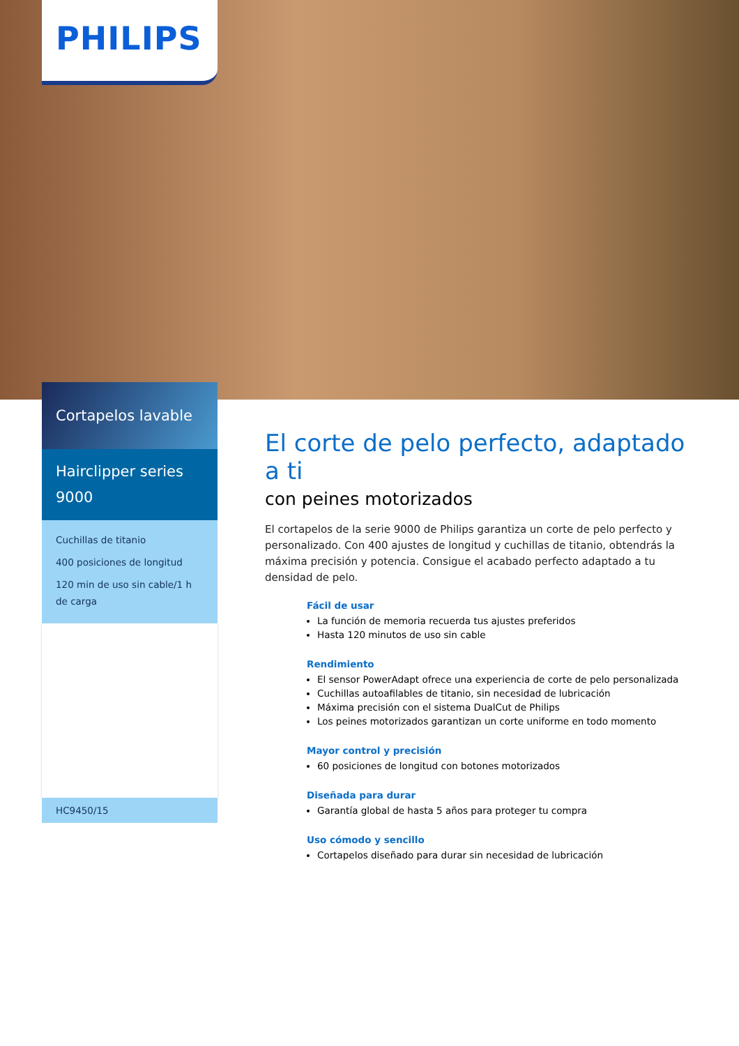PHILIPS
Cortapelos lavable
Hairclipper series 9000
Cuchillas de titanio
400 posiciones de longitud
120 min de uso sin cable/1 h de carga
HC9450/15
El corte de pelo perfecto, adaptado a ti
con peines motorizados
El cortapelos de la serie 9000 de Philips garantiza un corte de pelo perfecto y personalizado. Con 400 ajustes de longitud y cuchillas de titanio, obtendrás la máxima precisión y potencia. Consigue el acabado perfecto adaptado a tu densidad de pelo.
Fácil de usar
La función de memoria recuerda tus ajustes preferidos
Hasta 120 minutos de uso sin cable
Rendimiento
El sensor PowerAdapt ofrece una experiencia de corte de pelo personalizada
Cuchillas autoafilables de titanio, sin necesidad de lubricación
Máxima precisión con el sistema DualCut de Philips
Los peines motorizados garantizan un corte uniforme en todo momento
Mayor control y precisión
60 posiciones de longitud con botones motorizados
Diseñada para durar
Garantía global de hasta 5 años para proteger tu compra
Uso cómodo y sencillo
Cortapelos diseñado para durar sin necesidad de lubricación